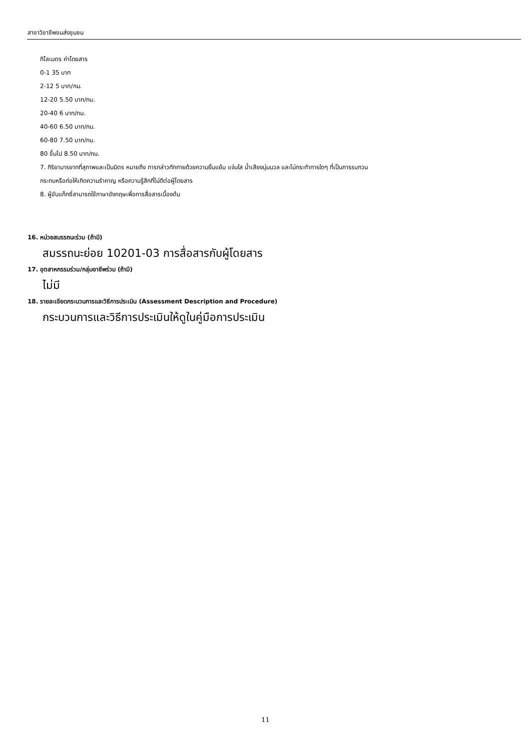สาขาวิชาชีพขนส่งชุมชน
กิโลเมตร ค่าโดยสาร
0-1 35 บาท
2-12 5 บาท/กม.
12-20 5.50 บาท/กม.
20-40 6 บาท/กม.
40-60 6.50 บาท/กม.
60-80 7.50 บาท/กม.
80 ขึ้นไป 8.50 บาท/กม.
7. กิริยามารยาทที่สุภาพและเป็นมิตร หมายถึง การกล่าวทักทายด้วยความยิ้มแย้ม แจ่มใส น้ำเสียงนุ่มนวล และไม่กระทำการใดๆ ที่เป็นการรบกวน
กระทบหรือก่อให้เกิดความรำคาญ หรือความรู้สึกที่ไม่ดีต่อผู้โดยสาร
8. ผู้ขับแท็กซี่สามารถใช้ภาษาอังกฤษเพื่อการสื่อสารเบื้องต้น
16. หน่วยสมรรถนะร่วม (ถ้ามี)
สมรรถนะย่อย 10201-03 การสื่อสารกับผู้โดยสาร
17. อุตสาหกรรมร่วม/กลุ่มอาชีพร่วม (ถ้ามี)
ไม่มี
18. รายละเอียดกระบวนการและวิธีการประเมิน (Assessment Description and Procedure)
กระบวนการและวิธีการประเมินให้ดูในคู่มือการประเมิน
11